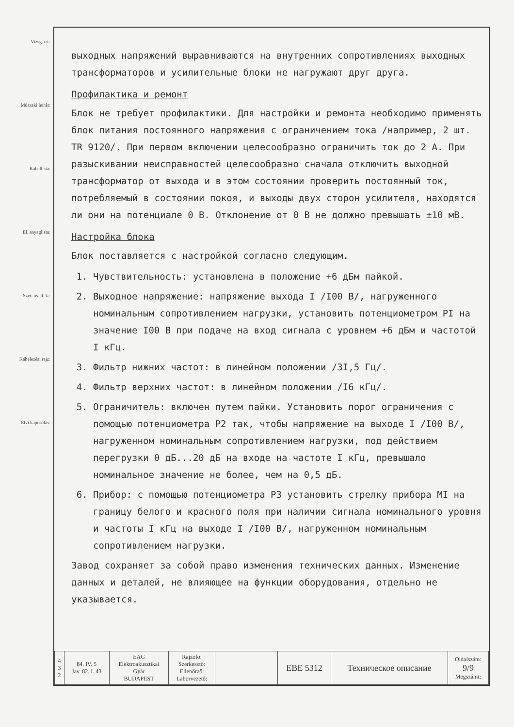Vizsg. ut.:
Műszaki leírás:
Kábellista:
El. anyaglista:
Szer. ny. d. k.:
Kábelezési rajz:
Elvi kapcsolás:
выходных напряжений выравниваются на внутренних сопротивлениях выходных трансформаторов и усилительные блоки не нагружают друг друга.
Профилактика и ремонт
Блок не требует профилактики. Для настройки и ремонта необходимо применять блок питания постоянного напряжения с ограничением тока /например, 2 шт. TR 9120/. При первом включении целесообразно ограничить ток до 2 А. При разыскивании неисправностей целесообразно сначала отключить выходной трансформатор от выхода и в этом состоянии проверить постоянный ток, потребляемый в состоянии покоя, и выходы двух сторон усилителя, находятся ли они на потенциале 0 В. Отклонение от 0 В не должно превышать ±10 мВ.
Настройка блока
Блок поставляется с настройкой согласно следующим.
1. Чувствительность: установлена в положение +6 дБм пайкой.
2. Выходное напряжение: напряжение выхода I /I00 В/, нагруженного номинальным сопротивлением нагрузки, установить потенциометром PI на значение I00 В при подаче на вход сигнала с уровнем +6 дБм и частотой I кГц.
3. Фильтр нижних частот: в линейном положении /3I,5 Гц/.
4. Фильтр верхних частот: в линейном положении /I6 кГц/.
5. Ограничитель: включен путем пайки. Установить порог ограничения с помощью потенциометра P2 так, чтобы напряжение на выходе I /I00 В/, нагруженном номинальным сопротивлением нагрузки, под действием перегрузки 0 дБ...20 дБ на входе на частоте I кГц, превышало номинальное значение не более, чем на 0,5 дБ.
6. Прибор: с помощью потенциометра P3 установить стрелку прибора MI на границу белого и красного поля при наличии сигнала номинального уровня и частоты I кГц на выходе I /I00 В/, нагруженном номинальным сопротивлением нагрузки.
Завод сохраняет за собой право изменения технических данных. Изменение данных и деталей, не влияющее на функции оборудования, отдельно не указывается.
| 4 3 2 | 84. IV. 5 Jav. 82. I. 43 | EAG Elektroakusztikai Gyár BUDAPEST | Rajzolo: Szerkesztő: Ellenőrző: Laborvezető: | | EBE 5312 | Техническое описание | Oldalszám: 9/9 Megszámt: |